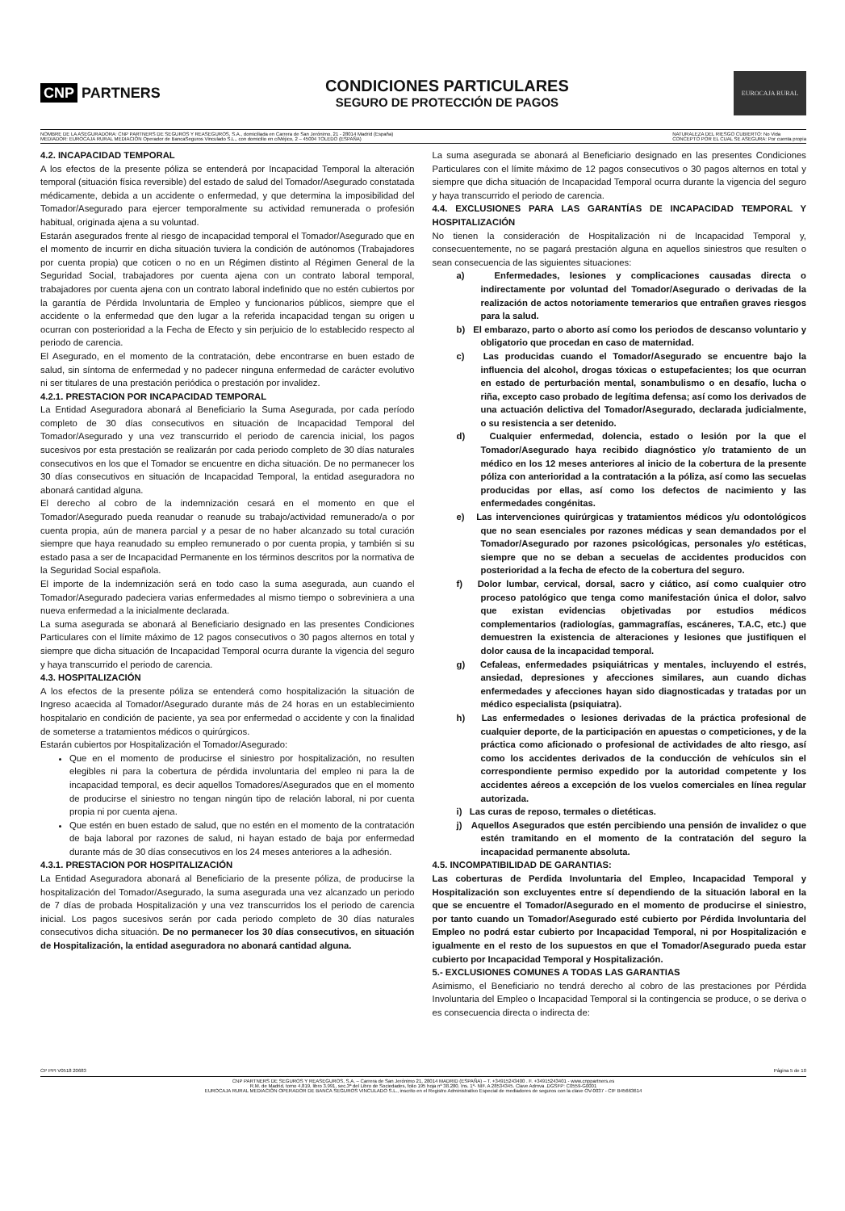CNP PARTNERS
CONDICIONES PARTICULARES
SEGURO DE PROTECCIÓN DE PAGOS
EUROCAJA RURAL
NOMBRE DE LA ASEGURADORA: CNP PARTNERS DE SEGUROS Y REASEGUROS, S.A., domiciliada en Carrera de San Jerónimo, 21 - 28014 Madrid (España)
MEDIADOR: EUROCAJA RURAL MEDIACIÓN Operador de BancaSeguros Vinculado S.L., con domicilio en c/Méjico, 2 – 45004 TOLEDO (ESPAÑA)
NATURALEZA DEL RIESGO CUBIERTO: No Vida
CONCEPTO POR EL CUAL SE ASEGURA: Por cuenta propia
4.2. INCAPACIDAD TEMPORAL
A los efectos de la presente póliza se entenderá por Incapacidad Temporal la alteración temporal (situación física reversible) del estado de salud del Tomador/Asegurado constatada médicamente, debida a un accidente o enfermedad, y que determina la imposibilidad del Tomador/Asegurado para ejercer temporalmente su actividad remunerada o profesión habitual, originada ajena a su voluntad.
Estarán asegurados frente al riesgo de incapacidad temporal el Tomador/Asegurado que en el momento de incurrir en dicha situación tuviera la condición de autónomos (Trabajadores por cuenta propia) que coticen o no en un Régimen distinto al Régimen General de la Seguridad Social, trabajadores por cuenta ajena con un contrato laboral temporal, trabajadores por cuenta ajena con un contrato laboral indefinido que no estén cubiertos por la garantía de Pérdida Involuntaria de Empleo y funcionarios públicos, siempre que el accidente o la enfermedad que den lugar a la referida incapacidad tengan su origen u ocurran con posterioridad a la Fecha de Efecto y sin perjuicio de lo establecido respecto al periodo de carencia.
El Asegurado, en el momento de la contratación, debe encontrarse en buen estado de salud, sin síntoma de enfermedad y no padecer ninguna enfermedad de carácter evolutivo ni ser titulares de una prestación periódica o prestación por invalidez.
4.2.1. PRESTACION POR INCAPACIDAD TEMPORAL
La Entidad Aseguradora abonará al Beneficiario la Suma Asegurada, por cada período completo de 30 días consecutivos en situación de Incapacidad Temporal del Tomador/Asegurado y una vez transcurrido el periodo de carencia inicial, los pagos sucesivos por esta prestación se realizarán por cada periodo completo de 30 días naturales consecutivos en los que el Tomador se encuentre en dicha situación. De no permanecer los 30 días consecutivos en situación de Incapacidad Temporal, la entidad aseguradora no abonará cantidad alguna.
El derecho al cobro de la indemnización cesará en el momento en que el Tomador/Asegurado pueda reanudar o reanude su trabajo/actividad remunerado/a o por cuenta propia, aún de manera parcial y a pesar de no haber alcanzado su total curación siempre que haya reanudado su empleo remunerado o por cuenta propia, y también si su estado pasa a ser de Incapacidad Permanente en los términos descritos por la normativa de la Seguridad Social española.
El importe de la indemnización será en todo caso la suma asegurada, aun cuando el Tomador/Asegurado padeciera varias enfermedades al mismo tiempo o sobreviniera a una nueva enfermedad a la inicialmente declarada.
La suma asegurada se abonará al Beneficiario designado en las presentes Condiciones Particulares con el límite máximo de 12 pagos consecutivos o 30 pagos alternos en total y siempre que dicha situación de Incapacidad Temporal ocurra durante la vigencia del seguro y haya transcurrido el periodo de carencia.
4.3. HOSPITALIZACIÓN
A los efectos de la presente póliza se entenderá como hospitalización la situación de Ingreso acaecida al Tomador/Asegurado durante más de 24 horas en un establecimiento hospitalario en condición de paciente, ya sea por enfermedad o accidente y con la finalidad de someterse a tratamientos médicos o quirúrgicos.
Estarán cubiertos por Hospitalización el Tomador/Asegurado:
Que en el momento de producirse el siniestro por hospitalización, no resulten elegibles ni para la cobertura de pérdida involuntaria del empleo ni para la de incapacidad temporal, es decir aquellos Tomadores/Asegurados que en el momento de producirse el siniestro no tengan ningún tipo de relación laboral, ni por cuenta propia ni por cuenta ajena.
Que estén en buen estado de salud, que no estén en el momento de la contratación de baja laboral por razones de salud, ni hayan estado de baja por enfermedad durante más de 30 días consecutivos en los 24 meses anteriores a la adhesión.
4.3.1. PRESTACION POR HOSPITALIZACIÓN
La Entidad Aseguradora abonará al Beneficiario de la presente póliza, de producirse la hospitalización del Tomador/Asegurado, la suma asegurada una vez alcanzado un periodo de 7 días de probada Hospitalización y una vez transcurridos los el periodo de carencia inicial. Los pagos sucesivos serán por cada periodo completo de 30 días naturales consecutivos dicha situación. De no permanecer los 30 días consecutivos, en situación de Hospitalización, la entidad aseguradora no abonará cantidad alguna.
La suma asegurada se abonará al Beneficiario designado en las presentes Condiciones Particulares con el límite máximo de 12 pagos consecutivos o 30 pagos alternos en total y siempre que dicha situación de Incapacidad Temporal ocurra durante la vigencia del seguro y haya transcurrido el periodo de carencia.
4.4. EXCLUSIONES PARA LAS GARANTÍAS DE INCAPACIDAD TEMPORAL Y HOSPITALIZACIÓN
No tienen la consideración de Hospitalización ni de Incapacidad Temporal y, consecuentemente, no se pagará prestación alguna en aquellos siniestros que resulten o sean consecuencia de las siguientes situaciones:
a) Enfermedades, lesiones y complicaciones causadas directa o indirectamente por voluntad del Tomador/Asegurado o derivadas de la realización de actos notoriamente temerarios que entrañen graves riesgos para la salud.
b) El embarazo, parto o aborto así como los periodos de descanso voluntario y obligatorio que procedan en caso de maternidad.
c) Las producidas cuando el Tomador/Asegurado se encuentre bajo la influencia del alcohol, drogas tóxicas o estupefacientes; los que ocurran en estado de perturbación mental, sonambulismo o en desafío, lucha o riña, excepto caso probado de legítima defensa; así como los derivados de una actuación delictiva del Tomador/Asegurado, declarada judicialmente, o su resistencia a ser detenido.
d) Cualquier enfermedad, dolencia, estado o lesión por la que el Tomador/Asegurado haya recibido diagnóstico y/o tratamiento de un médico en los 12 meses anteriores al inicio de la cobertura de la presente póliza con anterioridad a la contratación a la póliza, así como las secuelas producidas por ellas, así como los defectos de nacimiento y las enfermedades congénitas.
e) Las intervenciones quirúrgicas y tratamientos médicos y/u odontológicos que no sean esenciales por razones médicas y sean demandados por el Tomador/Asegurado por razones psicológicas, personales y/o estéticas, siempre que no se deban a secuelas de accidentes producidos con posterioridad a la fecha de efecto de la cobertura del seguro.
f) Dolor lumbar, cervical, dorsal, sacro y ciático, así como cualquier otro proceso patológico que tenga como manifestación única el dolor, salvo que existan evidencias objetivadas por estudios médicos complementarios (radiologías, gammagrafías, escáneres, T.A.C, etc.) que demuestren la existencia de alteraciones y lesiones que justifiquen el dolor causa de la incapacidad temporal.
g) Cefaleas, enfermedades psiquiátricas y mentales, incluyendo el estrés, ansiedad, depresiones y afecciones similares, aun cuando dichas enfermedades y afecciones hayan sido diagnosticadas y tratadas por un médico especialista (psiquiatra).
h) Las enfermedades o lesiones derivadas de la práctica profesional de cualquier deporte, de la participación en apuestas o competiciones, y de la práctica como aficionado o profesional de actividades de alto riesgo, así como los accidentes derivados de la conducción de vehículos sin el correspondiente permiso expedido por la autoridad competente y los accidentes aéreos a excepción de los vuelos comerciales en línea regular autorizada.
i) Las curas de reposo, termales o dietéticas.
j) Aquellos Asegurados que estén percibiendo una pensión de invalidez o que estén tramitando en el momento de la contratación del seguro la incapacidad permanente absoluta.
4.5. INCOMPATIBILIDAD DE GARANTIAS:
Las coberturas de Perdida Involuntaria del Empleo, Incapacidad Temporal y Hospitalización son excluyentes entre sí dependiendo de la situación laboral en la que se encuentre el Tomador/Asegurado en el momento de producirse el siniestro, por tanto cuando un Tomador/Asegurado esté cubierto por Pérdida Involuntaria del Empleo no podrá estar cubierto por Incapacidad Temporal, ni por Hospitalización e igualmente en el resto de los supuestos en que el Tomador/Asegurado pueda estar cubierto por Incapacidad Temporal y Hospitalización.
5.- EXCLUSIONES COMUNES A TODAS LAS GARANTIAS
Asimismo, el Beneficiario no tendrá derecho al cobro de las prestaciones por Pérdida Involuntaria del Empleo o Incapacidad Temporal si la contingencia se produce, o se deriva o es consecuencia directa o indirecta de:
CP PPI V0518 20683 Página 5 de 10
CNP PARTNERS DE SEGUROS Y REASEGUROS, S.A. – Carrera de San Jerónimo 21, 28014 MADRID (ESPAÑA) – T. +34915243400 . F. +34915243401 - www.cnppartners.es
R.M. de Madrid, tomo 4.819, libro 3.991, sec.3ª del Libro de Sociedades, folio 195 hoja nº 38.280. Ins. 1º- NIF. A 28534345. Clave Admva .DGSFP: C0559-G0001
EUROCAJA RURAL MEDIACIÓN OPERADOR DE BANCA SEGUROS VINCULADO S.L., inscrito en el Registro Administrativo Especial de mediadores de seguros con la clave OV-0037 - CIF B45663614